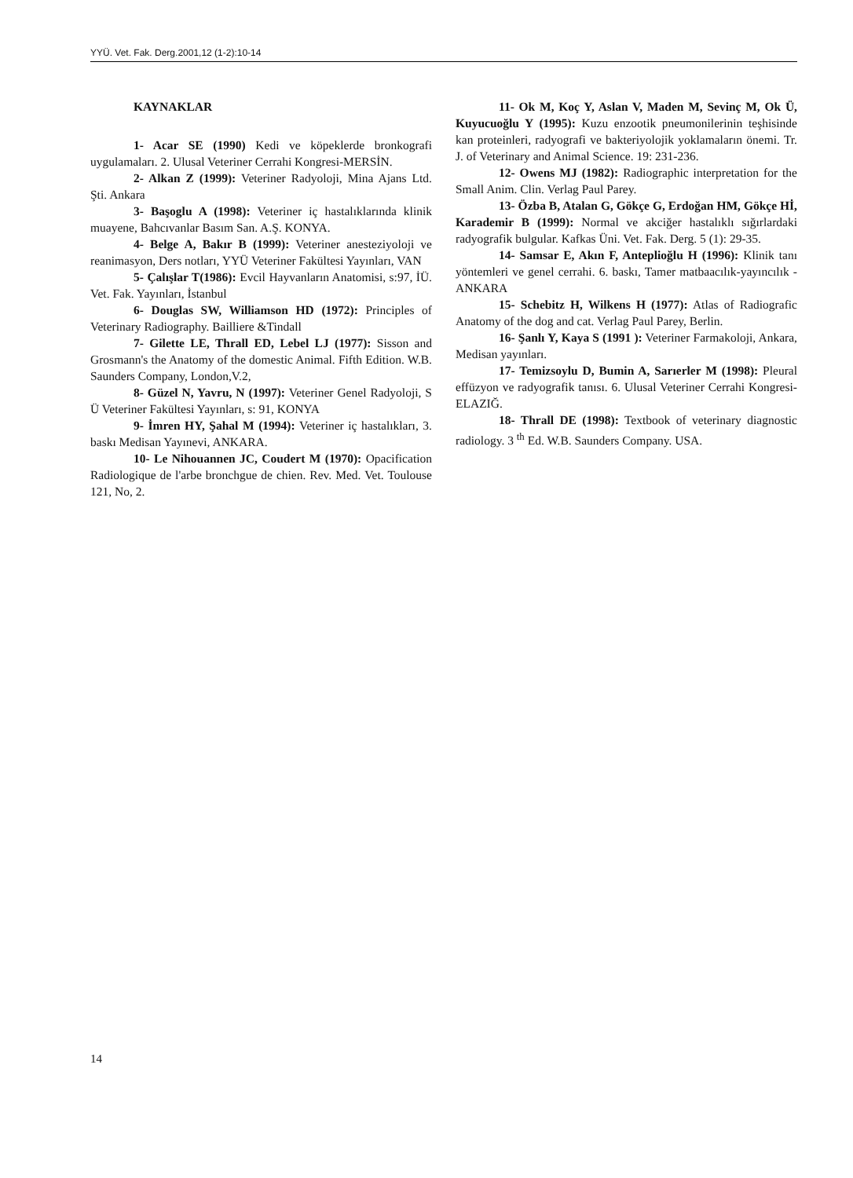YYÜ. Vet. Fak. Derg.2001,12 (1-2):10-14
KAYNAKLAR
1- Acar SE (1990) Kedi ve köpeklerde bronkografi uygulamaları. 2. Ulusal Veteriner Cerrahi Kongresi-MERSİN.
2- Alkan Z (1999): Veteriner Radyoloji, Mina Ajans Ltd. Şti. Ankara
3- Başoglu A (1998): Veteriner iç hastalıklarında klinik muayene, Bahcıvanlar Basım San. A.Ş. KONYA.
4- Belge A, Bakır B (1999): Veteriner anesteziyoloji ve reanimasyon, Ders notları, YYÜ Veteriner Fakültesi Yayınları, VAN
5- Çalışlar T(1986): Evcil Hayvanların Anatomisi, s:97, İÜ. Vet. Fak. Yayınları, İstanbul
6- Douglas SW, Williamson HD (1972): Principles of Veterinary Radiography. Bailliere &Tindall
7- Gilette LE, Thrall ED, Lebel LJ (1977): Sisson and Grosmann's the Anatomy of the domestic Animal. Fifth Edition. W.B. Saunders Company, London,V.2,
8- Güzel N, Yavru, N (1997): Veteriner Genel Radyoloji, S Ü Veteriner Fakültesi Yayınları, s: 91, KONYA
9- İmren HY, Şahal M (1994): Veteriner iç hastalıkları, 3. baskı Medisan Yayınevi, ANKARA.
10- Le Nihouannen JC, Coudert M (1970): Opacification Radiologique de l'arbe bronchgue de chien. Rev. Med. Vet. Toulouse 121, No, 2.
11- Ok M, Koç Y, Aslan V, Maden M, Sevinç M, Ok Ü, Kuyucuoğlu Y (1995): Kuzu enzootik pneumonilerinin teşhisinde kan proteinleri, radyografi ve bakteriyolojik yoklamaların önemi. Tr. J. of Veterinary and Animal Science. 19: 231-236.
12- Owens MJ (1982): Radiographic interpretation for the Small Anim. Clin. Verlag Paul Parey.
13- Özba B, Atalan G, Gökçe G, Erdoğan HM, Gökçe Hİ, Karademir B (1999): Normal ve akciğer hastalıklı sığırlardaki radyografik bulgular. Kafkas Üni. Vet. Fak. Derg. 5 (1): 29-35.
14- Samsar E, Akın F, Anteplioğlu H (1996): Klinik tanı yöntemleri ve genel cerrahi. 6. baskı, Tamer matbaacılık-yayıncılık -ANKARA
15- Schebitz H, Wilkens H (1977): Atlas of Radiografic Anatomy of the dog and cat. Verlag Paul Parey, Berlin.
16- Şanlı Y, Kaya S (1991 ): Veteriner Farmakoloji, Ankara, Medisan yayınları.
17- Temizsoylu D, Bumin A, Sarıerler M (1998): Pleural effüzyon ve radyografik tanısı. 6. Ulusal Veteriner Cerrahi Kongresi- ELAZIĞ.
18- Thrall DE (1998): Textbook of veterinary diagnostic radiology. 3 <sup>th</sup> Ed. W.B. Saunders Company. USA.
14